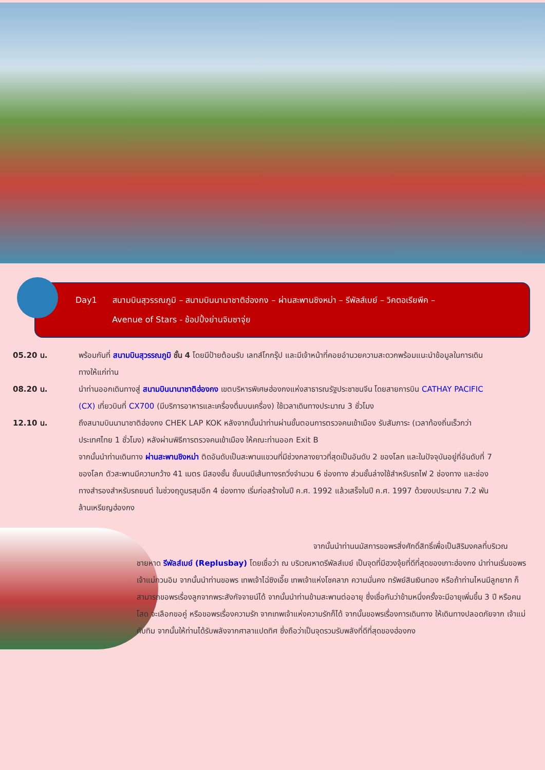Day1 สนามบินสุวรรณภูมิ – สนามบินนานาชาติฮ่องกง – ผ่านสะพานชิงหม่า – รีพัลส์เบย์ – วิคตอเรียพีค –
Avenue of Stars - ช้อปปิ้งย่านจิมซาจุ่ย
05.20 น. พร้อมกันที่ สนามบินสุวรรณภูมิ ชั้น 4 โดยมีป้ายต้อนรับ เลทส์โกกรุ๊ป และมีเจ้าหน้าที่คอยอำนวยความสะดวกพร้อมแนะนำข้อมูลในการเดินทางให้แก่ท่าน
08.20 น. นำท่านออกเดินทางสู่ สนามบินนานาชาติฮ่องกง เขตบริหารพิเศษฮ่องกงแห่งสาธารณรัฐประชาชนจีน โดยสายการบิน CATHAY PACIFIC (CX) เที่ยวบินที่ CX700 (มีบริการอาหารและเครื่องดื่มบนเครื่อง) ใช้เวลาเดินทางประมาณ 3 ชั่วโมง
12.10 น. ถึงสนามบินนานาชาติฮ่องกง CHEK LAP KOK หลังจากนั้นนำท่านผ่านขั้นตอนการตรวจคนเข้าเมือง รับสัมภาระ (เวลาท้องถิ่นเร็วกว่าประเทศไทย 1 ชั่วโมง) หลังผ่านพิธีการตรวจคนเข้าเมือง ให้คณะท่านออก Exit B
จากนั้นนำท่านเดินทาง ผ่านสะพานชิงหม่า ติดอันดับเป็นสะพานแขวนที่มีช่วงกลางยาวที่สุดเป็นอันดับ 2 ของโลก และในปัจจุบันอยู่ที่อันดับที่ 7 ของโลก ตัวสะพานมีความกว้าง 41 เมตร มีสองชั้น ชั้นบนมีเส้นทางรถวิ่งจำนวน 6 ช่องทาง ส่วนชั้นล่างใช้สำหรับรถไฟ 2 ช่องทาง และช่องทางสำรองสำหรับรถยนต์ ในช่วงฤดูมรสุมอีก 4 ช่องทาง เริ่มก่อสร้างในปี ค.ศ. 1992 แล้วเสร็จในปี ค.ศ. 1997 ด้วยงบประมาณ 7.2 พันล้านเหรียญฮ่องกง
จากนั้นนำท่านนมัสการขอพรสิ่งศักดิ์สิทธิ์เพื่อเป็นสิริมงคลที่บริเวณชายหาด รีพัลส์เบย์ (Replusbay) โดยเชื่อว่า ณ บริเวณหาดรีพัลส์เบย์ เป็นจุดที่มีฮวงจุ้ยที่ดีที่สุดของเกาะฮ่องกง นำท่านเริ่มขอพร เจ้าแม่กวนอิม จากนั้นนำท่านขอพร เทพเจ้าไฉ่ซิงเอี๊ย เทพเจ้าแห่งโชคลาภ ความมั่นคง ทรัพย์สินเงินทอง หรือถ้าท่านไหนมีลูกยาก ก็สามารถขอพรเรื่องลูกจากพระสังกัจจายน์ได้ จากนั้นนำท่านข้ามสะพานต่ออายุ ซึ่งเชื่อกันว่าข้ามหนึ่งครั้งจะมีอายุเพิ่มขึ้น 3 ปี หรือคนโสด จะเลือกขอคู่ หรือขอพรเรื่องความรัก จากเทพเจ้าแห่งความรักก็ได้ จากนั้นขอพรเรื่องการเดินทาง ให้เดินทางปลอดภัยจาก เจ้าแม่ทับทิม จากนั้นให้ท่านได้รับพลังจากศาลาแปดทิศ ซึ่งถือว่าเป็นจุดรวมรับพลังที่ดีที่สุดของฮ่องกง